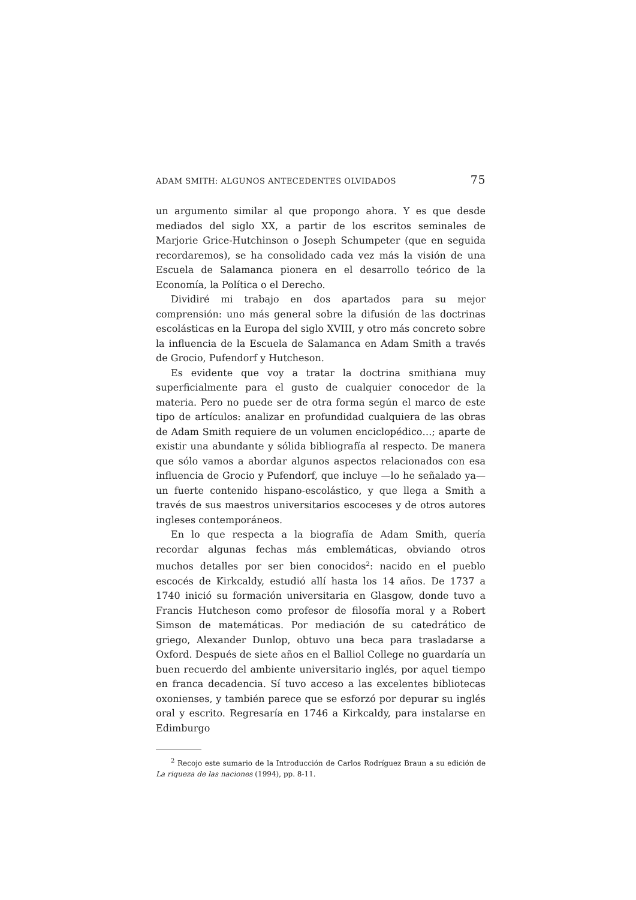ADAM SMITH: ALGUNOS ANTECEDENTES OLVIDADOS 75
un argumento similar al que propongo ahora. Y es que desde mediados del siglo XX, a partir de los escritos seminales de Marjorie Grice-Hutchinson o Joseph Schumpeter (que en seguida recordaremos), se ha consolidado cada vez más la visión de una Escuela de Salamanca pionera en el desarrollo teórico de la Economía, la Política o el Derecho.
Dividiré mi trabajo en dos apartados para su mejor comprensión: uno más general sobre la difusión de las doctrinas escolásticas en la Europa del siglo XVIII, y otro más concreto sobre la influencia de la Escuela de Salamanca en Adam Smith a través de Grocio, Pufendorf y Hutcheson.
Es evidente que voy a tratar la doctrina smithiana muy superficialmente para el gusto de cualquier conocedor de la materia. Pero no puede ser de otra forma según el marco de este tipo de artículos: analizar en profundidad cualquiera de las obras de Adam Smith requiere de un volumen enciclopédico…; aparte de existir una abundante y sólida bibliografía al respecto. De manera que sólo vamos a abordar algunos aspectos relacionados con esa influencia de Grocio y Pufendorf, que incluye —lo he señalado ya— un fuerte contenido hispano-escolástico, y que llega a Smith a través de sus maestros universitarios escoceses y de otros autores ingleses contemporáneos.
En lo que respecta a la biografía de Adam Smith, quería recordar algunas fechas más emblemáticas, obviando otros muchos detalles por ser bien conocidos<sup>2</sup>: nacido en el pueblo escocés de Kirkcaldy, estudió allí hasta los 14 años. De 1737 a 1740 inició su formación universitaria en Glasgow, donde tuvo a Francis Hutcheson como profesor de filosofía moral y a Robert Simson de matemáticas. Por mediación de su catedrático de griego, Alexander Dunlop, obtuvo una beca para trasladarse a Oxford. Después de siete años en el Balliol College no guardaría un buen recuerdo del ambiente universitario inglés, por aquel tiempo en franca decadencia. Sí tuvo acceso a las excelentes bibliotecas oxonienses, y también parece que se esforzó por depurar su inglés oral y escrito. Regresaría en 1746 a Kirkcaldy, para instalarse en Edimburgo
<sup>2</sup> Recojo este sumario de la Introducción de Carlos Rodríguez Braun a su edición de La riqueza de las naciones (1994), pp. 8-11.